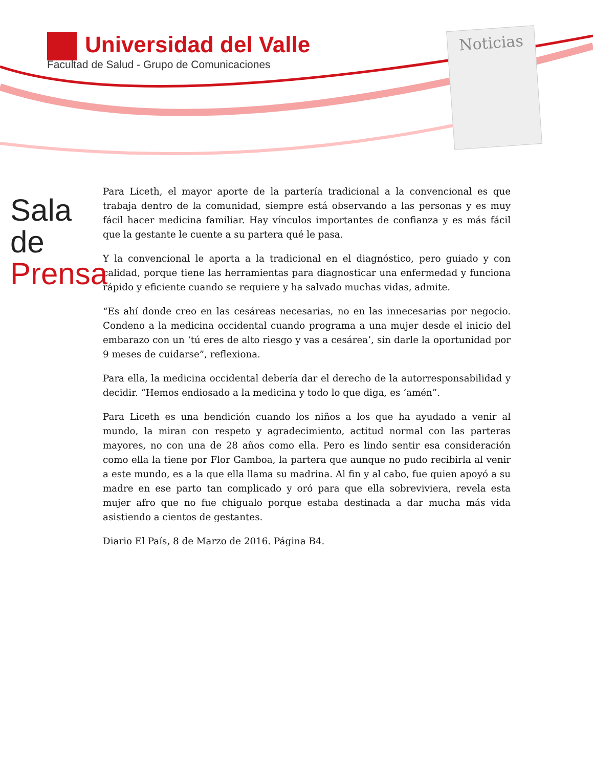Universidad del Valle
Facultad de Salud - Grupo de Comunicaciones
Noticias
Sala de
Prensa
Para Liceth, el mayor aporte de la partería tradicional a la convencional es que trabaja dentro de la comunidad, siempre está observando a las personas y es muy fácil hacer medicina familiar. Hay vínculos importantes de confianza y es más fácil que la gestante le cuente a su partera qué le pasa.
Y la convencional le aporta a la tradicional en el diagnóstico, pero guiado y con calidad, porque tiene las herramientas para diagnosticar una enfermedad y funciona rápido y eficiente cuando se requiere y ha salvado muchas vidas, admite.
“Es ahí donde creo en las cesáreas necesarias, no en las innecesarias por negocio. Condeno a la medicina occidental cuando programa a una mujer desde el inicio del embarazo con un ‘tú eres de alto riesgo y vas a cesárea’, sin darle la oportunidad por 9 meses de cuidarse”, reflexiona.
Para ella, la medicina occidental debería dar el derecho de la autorresponsabilidad y decidir. “Hemos endiosado a la medicina y todo lo que diga, es ‘amén”.
Para Liceth es una bendición cuando los niños a los que ha ayudado a venir al mundo, la miran con respeto y agradecimiento, actitud normal con las parteras mayores, no con una de 28 años como ella. Pero es lindo sentir esa consideración como ella la tiene por Flor Gamboa, la partera que aunque no pudo recibirla al venir a este mundo, es a la que ella llama su madrina. Al fin y al cabo, fue quien apoyó a su madre en ese parto tan complicado y oró para que ella sobreviviera, revela esta mujer afro que no fue chigualo porque estaba destinada a dar mucha más vida asistiendo a cientos de gestantes.
Diario El País, 8 de Marzo de 2016. Página B4.